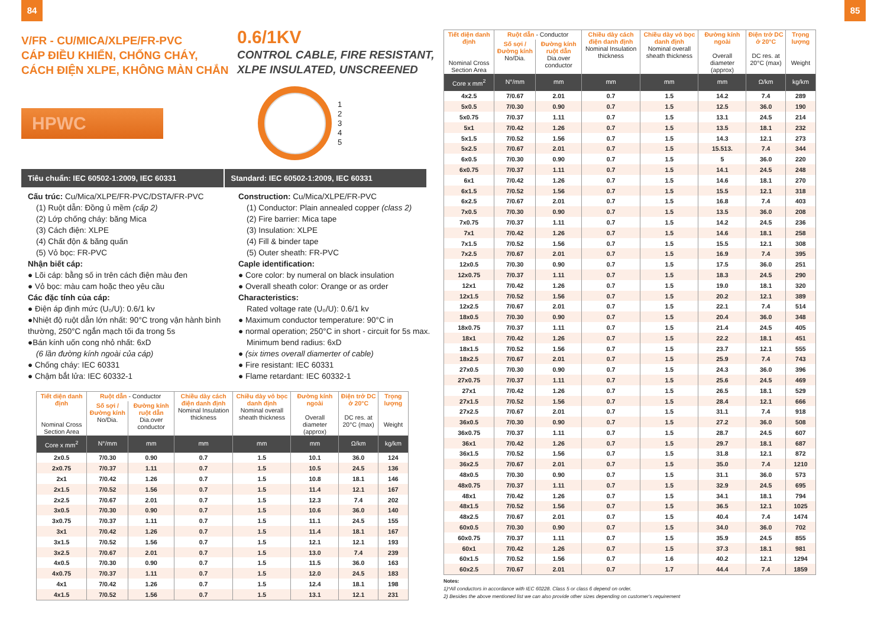84
V/FR - CU/MICA/XLPE/FR-PVC
CÁP ĐIỀU KHIỂN, CHỐNG CHÁY,
CÁCH ĐIỆN XLPE, KHÔNG MÀN CHẮN
0.6/1KV
CONTROL CABLE, FIRE RESISTANT,
XLPE INSULATED, UNSCREENED
HPWC
1
2
3
4
5
Tiêu chuẩn: IEC 60502-1:2009, IEC 60331
Standard: IEC 60502-1:2009, IEC 60331
Cấu trúc: Cu/Mica/XLPE/FR-PVC/DSTA/FR-PVC
(1) Ruột dẫn: Đồng ủ mềm (cấp 2)
(2) Lớp chống cháy: băng Mica
(3) Cách điện: XLPE
(4) Chất độn & băng quấn
(5) Vỏ bọc: FR-PVC
Nhận biết cáp:
● Lõi cáp: bằng số in trên cách điện màu đen
● Vỏ bọc: màu cam hoặc theo yêu cầu
Các đặc tính của cáp:
● Điện áp định mức (U₀/U): 0.6/1 kv
●Nhiệt độ ruột dẫn lớn nhất: 90°C trong vận hành bình thường, 250°C ngắn mạch tối đa trong 5s
●Bán kính uốn cong nhỏ nhất: 6xD
(6 lần đường kính ngoài của cáp)
● Chống cháy: IEC 60331
● Chậm bắt lửa: IEC 60332-1
Construction: Cu/Mica/XLPE/FR-PVC
(1) Conductor: Plain annealed copper (class 2)
(2) Fire barrier: Mica tape
(3) Insulation: XLPE
(4) Fill & binder tape
(5) Outer sheath: FR-PVC
Caple identification:
● Core color: by numeral on black insulation
● Overall sheath color: Orange or as order
Characteristics:
Rated voltage rate (U₀/U): 0.6/1 kv
● Maximum conductor temperature: 90°C in
● normal operation; 250°C in short - circuit for 5s max.
Minimum bend radius: 6xD
● (six times overall diamerter of cable)
● Fire resistant: IEC 60331
● Flame retardant: IEC 60332-1
| Tiết diện danh định Nominal Cross Section Area | Ruột dẫn - Conductor | | Chiều dày cách điện danh định Nominal Insulation thickness | Chiều dày vỏ bọc danh định Nominal overall sheath thickness | Đường kính ngoài Overall diameter (approx) | Điện trở DC ở 20°C DC res. at 20°C (max) | Trọng lượng Weight |
| --- | --- | --- | --- | --- | --- | --- | --- |
| | Số sợi / Đường kính No/Dia. | Đường kính ruột dẫn Dia.over conductor | | | | | |
| Core x mm<sup>2</sup> | N°/mm | mm | mm | mm | mm | Ω/km | kg/km |
| 2x0.5 | 7/0.30 | 0.90 | 0.7 | 1.5 | 10.1 | 36.0 | 124 |
| 2x0.75 | 7/0.37 | 1.11 | 0.7 | 1.5 | 10.5 | 24.5 | 136 |
| 2x1 | 7/0.42 | 1.26 | 0.7 | 1.5 | 10.8 | 18.1 | 146 |
| 2x1.5 | 7/0.52 | 1.56 | 0.7 | 1.5 | 11.4 | 12.1 | 167 |
| 2x2.5 | 7/0.67 | 2.01 | 0.7 | 1.5 | 12.3 | 7.4 | 202 |
| 3x0.5 | 7/0.30 | 0.90 | 0.7 | 1.5 | 10.6 | 36.0 | 140 |
| 3x0.75 | 7/0.37 | 1.11 | 0.7 | 1.5 | 11.1 | 24.5 | 155 |
| 3x1 | 7/0.42 | 1.26 | 0.7 | 1.5 | 11.4 | 18.1 | 167 |
| 3x1.5 | 7/0.52 | 1.56 | 0.7 | 1.5 | 12.1 | 12.1 | 193 |
| 3x2.5 | 7/0.67 | 2.01 | 0.7 | 1.5 | 13.0 | 7.4 | 239 |
| 4x0.5 | 7/0.30 | 0.90 | 0.7 | 1.5 | 11.5 | 36.0 | 163 |
| 4x0.75 | 7/0.37 | 1.11 | 0.7 | 1.5 | 12.0 | 24.5 | 183 |
| 4x1 | 7/0.42 | 1.26 | 0.7 | 1.5 | 12.4 | 18.1 | 198 |
| 4x1.5 | 7/0.52 | 1.56 | 0.7 | 1.5 | 13.1 | 12.1 | 231 |
85
| Tiết diện danh định Nominal Cross Section Area | Ruột dẫn - Conductor | | Chiều dày cách điện danh định Nominal Insulation thickness | Chiều dày vỏ bọc danh định Nominal overall sheath thickness | Đường kính ngoài Overall diameter (approx) | Điện trở DC ở 20°C DC res. at 20°C (max) | Trọng lượng Weight |
| --- | --- | --- | --- | --- | --- | --- | --- |
| | Số sợi / Đường kính No/Dia. | Đường kính ruột dẫn Dia.over conductor | | | | | |
| Core x mm<sup>2</sup> | N°/mm | mm | mm | mm | mm | Ω/km | kg/km |
| 4x2.5 | 7/0.67 | 2.01 | 0.7 | 1.5 | 14.2 | 7.4 | 289 |
| 5x0.5 | 7/0.30 | 0.90 | 0.7 | 1.5 | 12.5 | 36.0 | 190 |
| 5x0.75 | 7/0.37 | 1.11 | 0.7 | 1.5 | 13.1 | 24.5 | 214 |
| 5x1 | 7/0.42 | 1.26 | 0.7 | 1.5 | 13.5 | 18.1 | 232 |
| 5x1.5 | 7/0.52 | 1.56 | 0.7 | 1.5 | 14.3 | 12.1 | 273 |
| 5x2.5 | 7/0.67 | 2.01 | 0.7 | 1.5 | 15.513. | 7.4 | 344 |
| 6x0.5 | 7/0.30 | 0.90 | 0.7 | 1.5 | 5 | 36.0 | 220 |
| 6x0.75 | 7/0.37 | 1.11 | 0.7 | 1.5 | 14.1 | 24.5 | 248 |
| 6x1 | 7/0.42 | 1.26 | 0.7 | 1.5 | 14.6 | 18.1 | 270 |
| 6x1.5 | 7/0.52 | 1.56 | 0.7 | 1.5 | 15.5 | 12.1 | 318 |
| 6x2.5 | 7/0.67 | 2.01 | 0.7 | 1.5 | 16.8 | 7.4 | 403 |
| 7x0.5 | 7/0.30 | 0.90 | 0.7 | 1.5 | 13.5 | 36.0 | 208 |
| 7x0.75 | 7/0.37 | 1.11 | 0.7 | 1.5 | 14.2 | 24.5 | 236 |
| 7x1 | 7/0.42 | 1.26 | 0.7 | 1.5 | 14.6 | 18.1 | 258 |
| 7x1.5 | 7/0.52 | 1.56 | 0.7 | 1.5 | 15.5 | 12.1 | 308 |
| 7x2.5 | 7/0.67 | 2.01 | 0.7 | 1.5 | 16.9 | 7.4 | 395 |
| 12x0.5 | 7/0.30 | 0.90 | 0.7 | 1.5 | 17.5 | 36.0 | 251 |
| 12x0.75 | 7/0.37 | 1.11 | 0.7 | 1.5 | 18.3 | 24.5 | 290 |
| 12x1 | 7/0.42 | 1.26 | 0.7 | 1.5 | 19.0 | 18.1 | 320 |
| 12x1.5 | 7/0.52 | 1.56 | 0.7 | 1.5 | 20.2 | 12.1 | 389 |
| 12x2.5 | 7/0.67 | 2.01 | 0.7 | 1.5 | 22.1 | 7.4 | 514 |
| 18x0.5 | 7/0.30 | 0.90 | 0.7 | 1.5 | 20.4 | 36.0 | 348 |
| 18x0.75 | 7/0.37 | 1.11 | 0.7 | 1.5 | 21.4 | 24.5 | 405 |
| 18x1 | 7/0.42 | 1.26 | 0.7 | 1.5 | 22.2 | 18.1 | 451 |
| 18x1.5 | 7/0.52 | 1.56 | 0.7 | 1.5 | 23.7 | 12.1 | 555 |
| 18x2.5 | 7/0.67 | 2.01 | 0.7 | 1.5 | 25.9 | 7.4 | 743 |
| 27x0.5 | 7/0.30 | 0.90 | 0.7 | 1.5 | 24.3 | 36.0 | 396 |
| 27x0.75 | 7/0.37 | 1.11 | 0.7 | 1.5 | 25.6 | 24.5 | 469 |
| 27x1 | 7/0.42 | 1.26 | 0.7 | 1.5 | 26.5 | 18.1 | 529 |
| 27x1.5 | 7/0.52 | 1.56 | 0.7 | 1.5 | 28.4 | 12.1 | 666 |
| 27x2.5 | 7/0.67 | 2.01 | 0.7 | 1.5 | 31.1 | 7.4 | 918 |
| 36x0.5 | 7/0.30 | 0.90 | 0.7 | 1.5 | 27.2 | 36.0 | 508 |
| 36x0.75 | 7/0.37 | 1.11 | 0.7 | 1.5 | 28.7 | 24.5 | 607 |
| 36x1 | 7/0.42 | 1.26 | 0.7 | 1.5 | 29.7 | 18.1 | 687 |
| 36x1.5 | 7/0.52 | 1.56 | 0.7 | 1.5 | 31.8 | 12.1 | 872 |
| 36x2.5 | 7/0.67 | 2.01 | 0.7 | 1.5 | 35.0 | 7.4 | 1210 |
| 48x0.5 | 7/0.30 | 0.90 | 0.7 | 1.5 | 31.1 | 36.0 | 573 |
| 48x0.75 | 7/0.37 | 1.11 | 0.7 | 1.5 | 32.9 | 24.5 | 695 |
| 48x1 | 7/0.42 | 1.26 | 0.7 | 1.5 | 34.1 | 18.1 | 794 |
| 48x1.5 | 7/0.52 | 1.56 | 0.7 | 1.5 | 36.5 | 12.1 | 1025 |
| 48x2.5 | 7/0.67 | 2.01 | 0.7 | 1.5 | 40.4 | 7.4 | 1474 |
| 60x0.5 | 7/0.30 | 0.90 | 0.7 | 1.5 | 34.0 | 36.0 | 702 |
| 60x0.75 | 7/0.37 | 1.11 | 0.7 | 1.5 | 35.9 | 24.5 | 855 |
| 60x1 | 7/0.42 | 1.26 | 0.7 | 1.5 | 37.3 | 18.1 | 981 |
| 60x1.5 | 7/0.52 | 1.56 | 0.7 | 1.6 | 40.2 | 12.1 | 1294 |
| 60x2.5 | 7/0.67 | 2.01 | 0.7 | 1.7 | 44.4 | 7.4 | 1859 |
Notes:
1)*All conductors in accordance with IEC 60228. Class 5 or class 6 depend on order.
2) Besides the above mentioned list we can also provide other sizes depending on customer's requirement